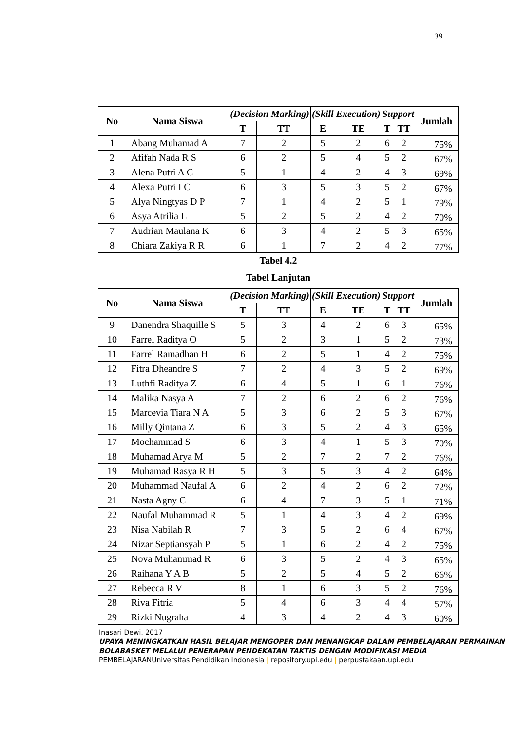39
| No | Nama Siswa | (Decision Marking) | | (Skill Execution) | | Support | | Jumlah |
| --- | --- | --- | --- | --- | --- | --- | --- | --- |
| | | T | TT | E | TE | T | TT | |
| 1 | Abang Muhamad A | 7 | 2 | 5 | 2 | 6 | 2 | 75% |
| 2 | Afifah Nada R S | 6 | 2 | 5 | 4 | 5 | 2 | 67% |
| 3 | Alena Putri A C | 5 | 1 | 4 | 2 | 4 | 3 | 69% |
| 4 | Alexa Putri I C | 6 | 3 | 5 | 3 | 5 | 2 | 67% |
| 5 | Alya Ningtyas D P | 7 | 1 | 4 | 2 | 5 | 1 | 79% |
| 6 | Asya Atrilia L | 5 | 2 | 5 | 2 | 4 | 2 | 70% |
| 7 | Audrian Maulana K | 6 | 3 | 4 | 2 | 5 | 3 | 65% |
| 8 | Chiara Zakiya R R | 6 | 1 | 7 | 2 | 4 | 2 | 77% |
Tabel 4.2
Tabel Lanjutan
| No | Nama Siswa | (Decision Marking) | | (Skill Execution) | | Support | | Jumlah |
| --- | --- | --- | --- | --- | --- | --- | --- | --- |
| | | T | TT | E | TE | T | TT | |
| 9 | Danendra Shaquille S | 5 | 3 | 4 | 2 | 6 | 3 | 65% |
| 10 | Farrel Raditya O | 5 | 2 | 3 | 1 | 5 | 2 | 73% |
| 11 | Farrel Ramadhan H | 6 | 2 | 5 | 1 | 4 | 2 | 75% |
| 12 | Fitra Dheandre S | 7 | 2 | 4 | 3 | 5 | 2 | 69% |
| 13 | Luthfi Raditya Z | 6 | 4 | 5 | 1 | 6 | 1 | 76% |
| 14 | Malika Nasya A | 7 | 2 | 6 | 2 | 6 | 2 | 76% |
| 15 | Marcevia Tiara N A | 5 | 3 | 6 | 2 | 5 | 3 | 67% |
| 16 | Milly Qintana Z | 6 | 3 | 5 | 2 | 4 | 3 | 65% |
| 17 | Mochammad S | 6 | 3 | 4 | 1 | 5 | 3 | 70% |
| 18 | Muhamad Arya M | 5 | 2 | 7 | 2 | 7 | 2 | 76% |
| 19 | Muhamad Rasya R H | 5 | 3 | 5 | 3 | 4 | 2 | 64% |
| 20 | Muhammad Naufal A | 6 | 2 | 4 | 2 | 6 | 2 | 72% |
| 21 | Nasta Agny C | 6 | 4 | 7 | 3 | 5 | 1 | 71% |
| 22 | Naufal Muhammad R | 5 | 1 | 4 | 3 | 4 | 2 | 69% |
| 23 | Nisa Nabilah R | 7 | 3 | 5 | 2 | 6 | 4 | 67% |
| 24 | Nizar Septiansyah P | 5 | 1 | 6 | 2 | 4 | 2 | 75% |
| 25 | Nova Muhammad R | 6 | 3 | 5 | 2 | 4 | 3 | 65% |
| 26 | Raihana Y A B | 5 | 2 | 5 | 4 | 5 | 2 | 66% |
| 27 | Rebecca R V | 8 | 1 | 6 | 3 | 5 | 2 | 76% |
| 28 | Riva Fitria | 5 | 4 | 6 | 3 | 4 | 4 | 57% |
| 29 | Rizki Nugraha | 4 | 3 | 4 | 2 | 4 | 3 | 60% |
Inasari Dewi, 2017
UPAYA MENINGKATKAN HASIL BELAJAR MENGOPER DAN MENANGKAP DALAM PEMBELAJARAN PERMAINAN BOLABASKET MELALUI PENERAPAN PENDEKATAN TAKTIS DENGAN MODIFIKASI MEDIA PEMBELAJARANUniversitas Pendidikan Indonesia | repository.upi.edu | perpustakaan.upi.edu